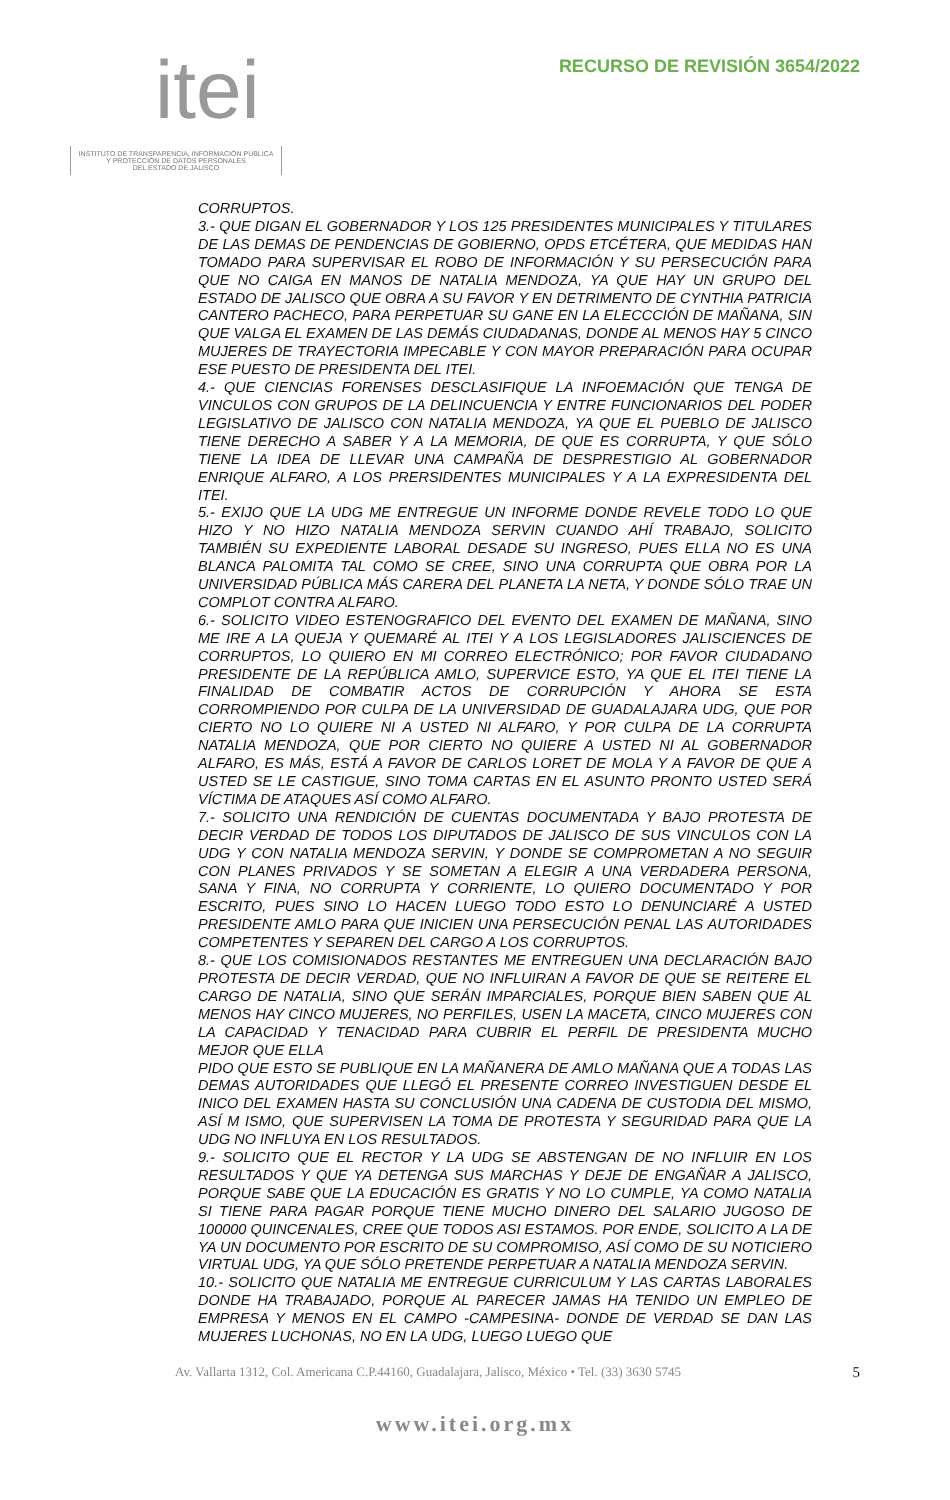itei
INSTITUTO DE TRANSPARENCIA, INFORMACIÓN PÚBLICA
Y PROTECCIÓN DE DATOS PERSONALES
DEL ESTADO DE JALISCO
RECURSO DE REVISIÓN 3654/2022
CORRUPTOS.
3.- QUE DIGAN EL GOBERNADOR Y LOS 125 PRESIDENTES MUNICIPALES Y TITULARES DE LAS DEMAS DE PENDENCIAS DE GOBIERNO, OPDS ETCÉTERA, QUE MEDIDAS HAN TOMADO PARA SUPERVISAR EL ROBO DE INFORMACIÓN Y SU PERSECUCIÓN PARA QUE NO CAIGA EN MANOS DE NATALIA MENDOZA, YA QUE HAY UN GRUPO DEL ESTADO DE JALISCO QUE OBRA A SU FAVOR Y EN DETRIMENTO DE CYNTHIA PATRICIA CANTERO PACHECO, PARA PERPETUAR SU GANE EN LA ELECCCIÓN DE MAÑANA, SIN QUE VALGA EL EXAMEN DE LAS DEMÁS CIUDADANAS, DONDE AL MENOS HAY 5 CINCO MUJERES DE TRAYECTORIA IMPECABLE Y CON MAYOR PREPARACIÓN PARA OCUPAR ESE PUESTO DE PRESIDENTA DEL ITEI.
4.- QUE CIENCIAS FORENSES DESCLASIFIQUE LA INFOEMACIÓN QUE TENGA DE VINCULOS CON GRUPOS DE LA DELINCUENCIA Y ENTRE FUNCIONARIOS DEL PODER LEGISLATIVO DE JALISCO CON NATALIA MENDOZA, YA QUE EL PUEBLO DE JALISCO TIENE DERECHO A SABER Y A LA MEMORIA, DE QUE ES CORRUPTA, Y QUE SÓLO TIENE LA IDEA DE LLEVAR UNA CAMPAÑA DE DESPRESTIGIO AL GOBERNADOR ENRIQUE ALFARO, A LOS PRERSIDENTES MUNICIPALES Y A LA EXPRESIDENTA DEL ITEI.
5.- EXIJO QUE LA UDG ME ENTREGUE UN INFORME DONDE REVELE TODO LO QUE HIZO Y NO HIZO NATALIA MENDOZA SERVIN CUANDO AHÍ TRABAJO, SOLICITO TAMBIÉN SU EXPEDIENTE LABORAL DESADE SU INGRESO, PUES ELLA NO ES UNA BLANCA PALOMITA TAL COMO SE CREE, SINO UNA CORRUPTA QUE OBRA POR LA UNIVERSIDAD PÚBLICA MÁS CARERA DEL PLANETA LA NETA, Y DONDE SÓLO TRAE UN COMPLOT CONTRA ALFARO.
6.- SOLICITO VIDEO ESTENOGRAFICO DEL EVENTO DEL EXAMEN DE MAÑANA, SINO ME IRE A LA QUEJA Y QUEMARÉ AL ITEI Y A LOS LEGISLADORES JALISCIENCES DE CORRUPTOS, LO QUIERO EN MI CORREO ELECTRÓNICO; POR FAVOR CIUDADANO PRESIDENTE DE LA REPÚBLICA AMLO, SUPERVICE ESTO, YA QUE EL ITEI TIENE LA FINALIDAD DE COMBATIR ACTOS DE CORRUPCIÓN Y AHORA SE ESTA CORROMPIENDO POR CULPA DE LA UNIVERSIDAD DE GUADALAJARA UDG, QUE POR CIERTO NO LO QUIERE NI A USTED NI ALFARO, Y POR CULPA DE LA CORRUPTA NATALIA MENDOZA, QUE POR CIERTO NO QUIERE A USTED NI AL GOBERNADOR ALFARO, ES MÁS, ESTÁ A FAVOR DE CARLOS LORET DE MOLA Y A FAVOR DE QUE A USTED SE LE CASTIGUE, SINO TOMA CARTAS EN EL ASUNTO PRONTO USTED SERÁ VÍCTIMA DE ATAQUES ASÍ COMO ALFARO.
7.- SOLICITO UNA RENDICIÓN DE CUENTAS DOCUMENTADA Y BAJO PROTESTA DE DECIR VERDAD DE TODOS LOS DIPUTADOS DE JALISCO DE SUS VINCULOS CON LA UDG Y CON NATALIA MENDOZA SERVIN, Y DONDE SE COMPROMETAN A NO SEGUIR CON PLANES PRIVADOS Y SE SOMETAN A ELEGIR A UNA VERDADERA PERSONA, SANA Y FINA, NO CORRUPTA Y CORRIENTE, LO QUIERO DOCUMENTADO Y POR ESCRITO, PUES SINO LO HACEN LUEGO TODO ESTO LO DENUNCIARÉ A USTED PRESIDENTE AMLO PARA QUE INICIEN UNA PERSECUCIÓN PENAL LAS AUTORIDADES COMPETENTES Y SEPAREN DEL CARGO A LOS CORRUPTOS.
8.- QUE LOS COMISIONADOS RESTANTES ME ENTREGUEN UNA DECLARACIÓN BAJO PROTESTA DE DECIR VERDAD, QUE NO INFLUIRAN A FAVOR DE QUE SE REITERE EL CARGO DE NATALIA, SINO QUE SERÁN IMPARCIALES, PORQUE BIEN SABEN QUE AL MENOS HAY CINCO MUJERES, NO PERFILES, USEN LA MACETA, CINCO MUJERES CON LA CAPACIDAD Y TENACIDAD PARA CUBRIR EL PERFIL DE PRESIDENTA MUCHO MEJOR QUE ELLA
PIDO QUE ESTO SE PUBLIQUE EN LA MAÑANERA DE AMLO MAÑANA QUE A TODAS LAS DEMAS AUTORIDADES QUE LLEGÓ EL PRESENTE CORREO INVESTIGUEN DESDE EL INICO DEL EXAMEN HASTA SU CONCLUSIÓN UNA CADENA DE CUSTODIA DEL MISMO, ASÍ M ISMO, QUE SUPERVISEN LA TOMA DE PROTESTA Y SEGURIDAD PARA QUE LA UDG NO INFLUYA EN LOS RESULTADOS.
9.- SOLICITO QUE EL RECTOR Y LA UDG SE ABSTENGAN DE NO INFLUIR EN LOS RESULTADOS Y QUE YA DETENGA SUS MARCHAS Y DEJE DE ENGAÑAR A JALISCO, PORQUE SABE QUE LA EDUCACIÓN ES GRATIS Y NO LO CUMPLE, YA COMO NATALIA SI TIENE PARA PAGAR PORQUE TIENE MUCHO DINERO DEL SALARIO JUGOSO DE 100000 QUINCENALES, CREE QUE TODOS ASI ESTAMOS. POR ENDE, SOLICITO A LA DE YA UN DOCUMENTO POR ESCRITO DE SU COMPROMISO, ASÍ COMO DE SU NOTICIERO VIRTUAL UDG, YA QUE SÓLO PRETENDE PERPETUAR A NATALIA MENDOZA SERVIN.
10.- SOLICITO QUE NATALIA ME ENTREGUE CURRICULUM Y LAS CARTAS LABORALES DONDE HA TRABAJADO, PORQUE AL PARECER JAMAS HA TENIDO UN EMPLEO DE EMPRESA Y MENOS EN EL CAMPO -CAMPESINA- DONDE DE VERDAD SE DAN LAS MUJERES LUCHONAS, NO EN LA UDG, LUEGO LUEGO QUE
Av. Vallarta 1312, Col. Americana C.P.44160, Guadalajara, Jalisco, México • Tel. (33) 3630 5745
5
www.itei.org.mx